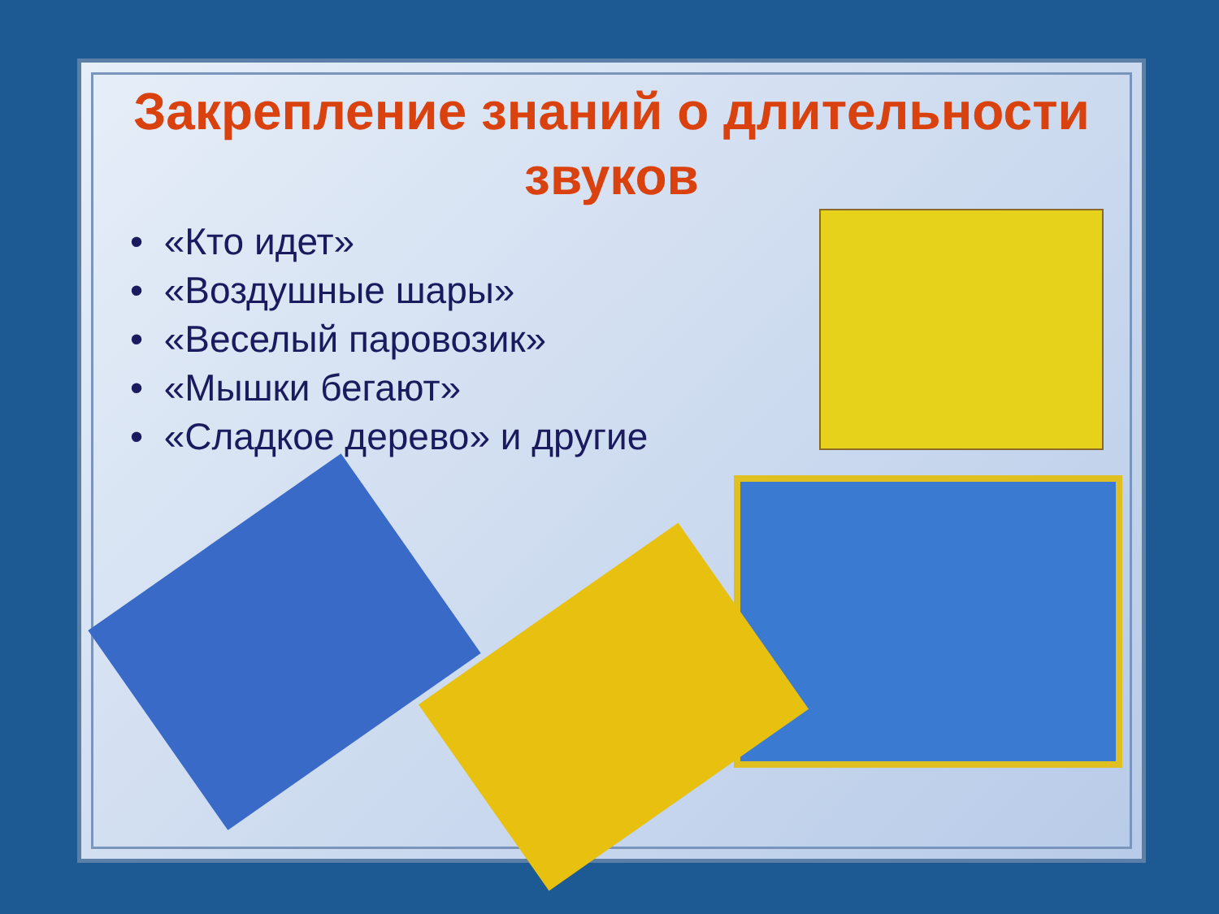Закрепление знаний о длительности звуков
• «Кто идет»
• «Воздушные шары»
• «Веселый паровозик»
• «Мышки бегают»
• «Сладкое дерево» и другие